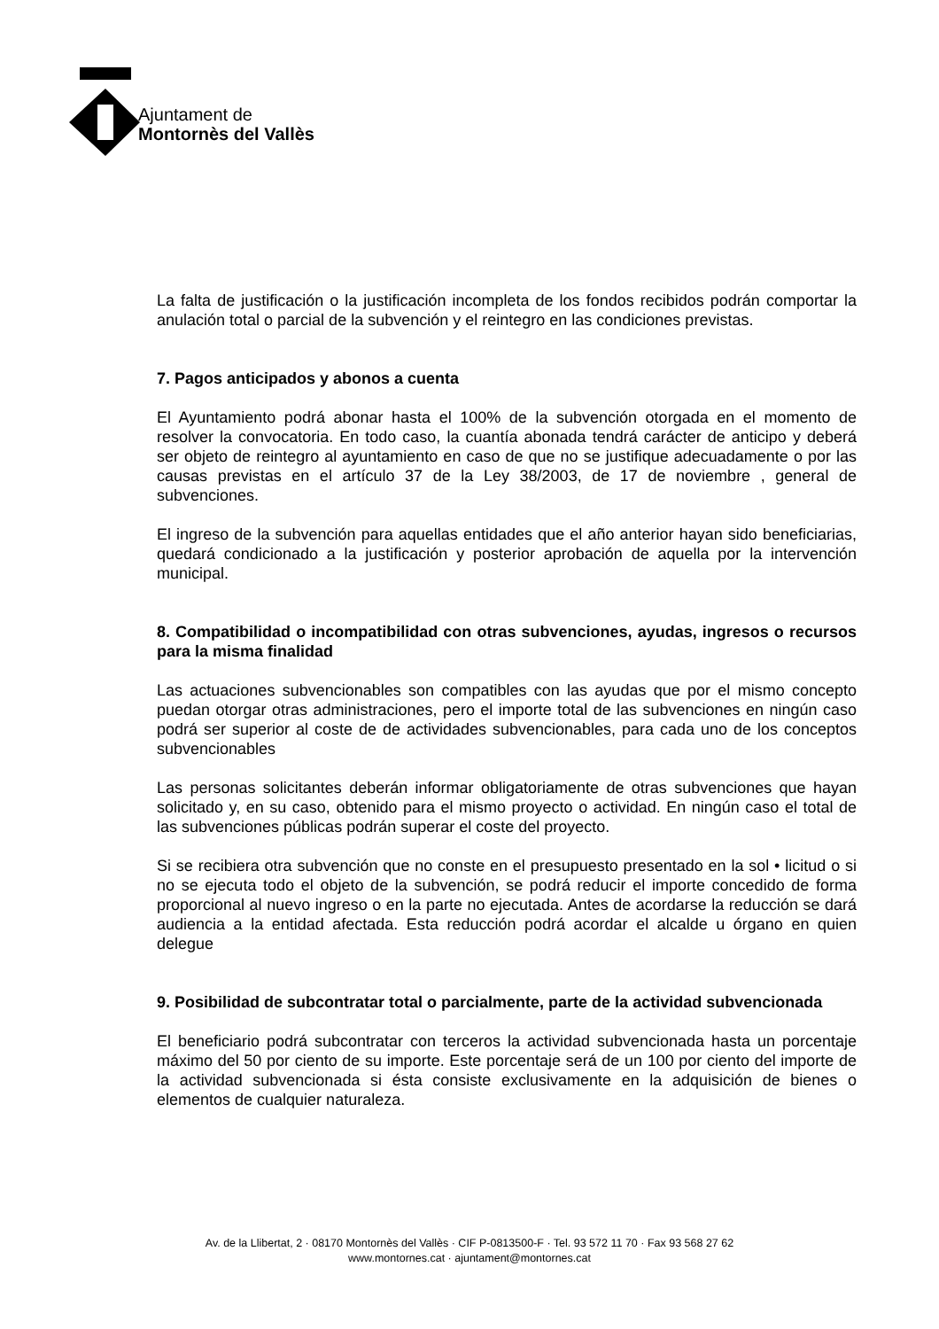Ajuntament de
Montornès del Vallès
La falta de justificación o la justificación incompleta de los fondos recibidos podrán comportar la anulación total o parcial de la subvención y el reintegro en las condiciones previstas.
7. Pagos anticipados y abonos a cuenta
El Ayuntamiento podrá abonar hasta el 100% de la subvención otorgada en el momento de resolver la convocatoria. En todo caso, la cuantía abonada tendrá carácter de anticipo y deberá ser objeto de reintegro al ayuntamiento en caso de que no se justifique adecuadamente o por las causas previstas en el artículo 37 de la Ley 38/2003, de 17 de noviembre , general de subvenciones.
El ingreso de la subvención para aquellas entidades que el año anterior hayan sido beneficiarias, quedará condicionado a la justificación y posterior aprobación de aquella por la intervención municipal.
8. Compatibilidad o incompatibilidad con otras subvenciones, ayudas, ingresos o recursos para la misma finalidad
Las actuaciones subvencionables son compatibles con las ayudas que por el mismo concepto puedan otorgar otras administraciones, pero el importe total de las subvenciones en ningún caso podrá ser superior al coste de de actividades subvencionables, para cada uno de los conceptos subvencionables
Las personas solicitantes deberán informar obligatoriamente de otras subvenciones que hayan solicitado y, en su caso, obtenido para el mismo proyecto o actividad. En ningún caso el total de las subvenciones públicas podrán superar el coste del proyecto.
Si se recibiera otra subvención que no conste en el presupuesto presentado en la sol • licitud o si no se ejecuta todo el objeto de la subvención, se podrá reducir el importe concedido de forma proporcional al nuevo ingreso o en la parte no ejecutada. Antes de acordarse la reducción se dará audiencia a la entidad afectada. Esta reducción podrá acordar el alcalde u órgano en quien delegue
9. Posibilidad de subcontratar total o parcialmente, parte de la actividad subvencionada
El beneficiario podrá subcontratar con terceros la actividad subvencionada hasta un porcentaje máximo del 50 por ciento de su importe. Este porcentaje será de un 100 por ciento del importe de la actividad subvencionada si ésta consiste exclusivamente en la adquisición de bienes o elementos de cualquier naturaleza.
Av. de la Llibertat, 2 · 08170 Montornès del Vallès · CIF P-0813500-F · Tel. 93 572 11 70 · Fax 93 568 27 62
www.montornes.cat · ajuntament@montornes.cat